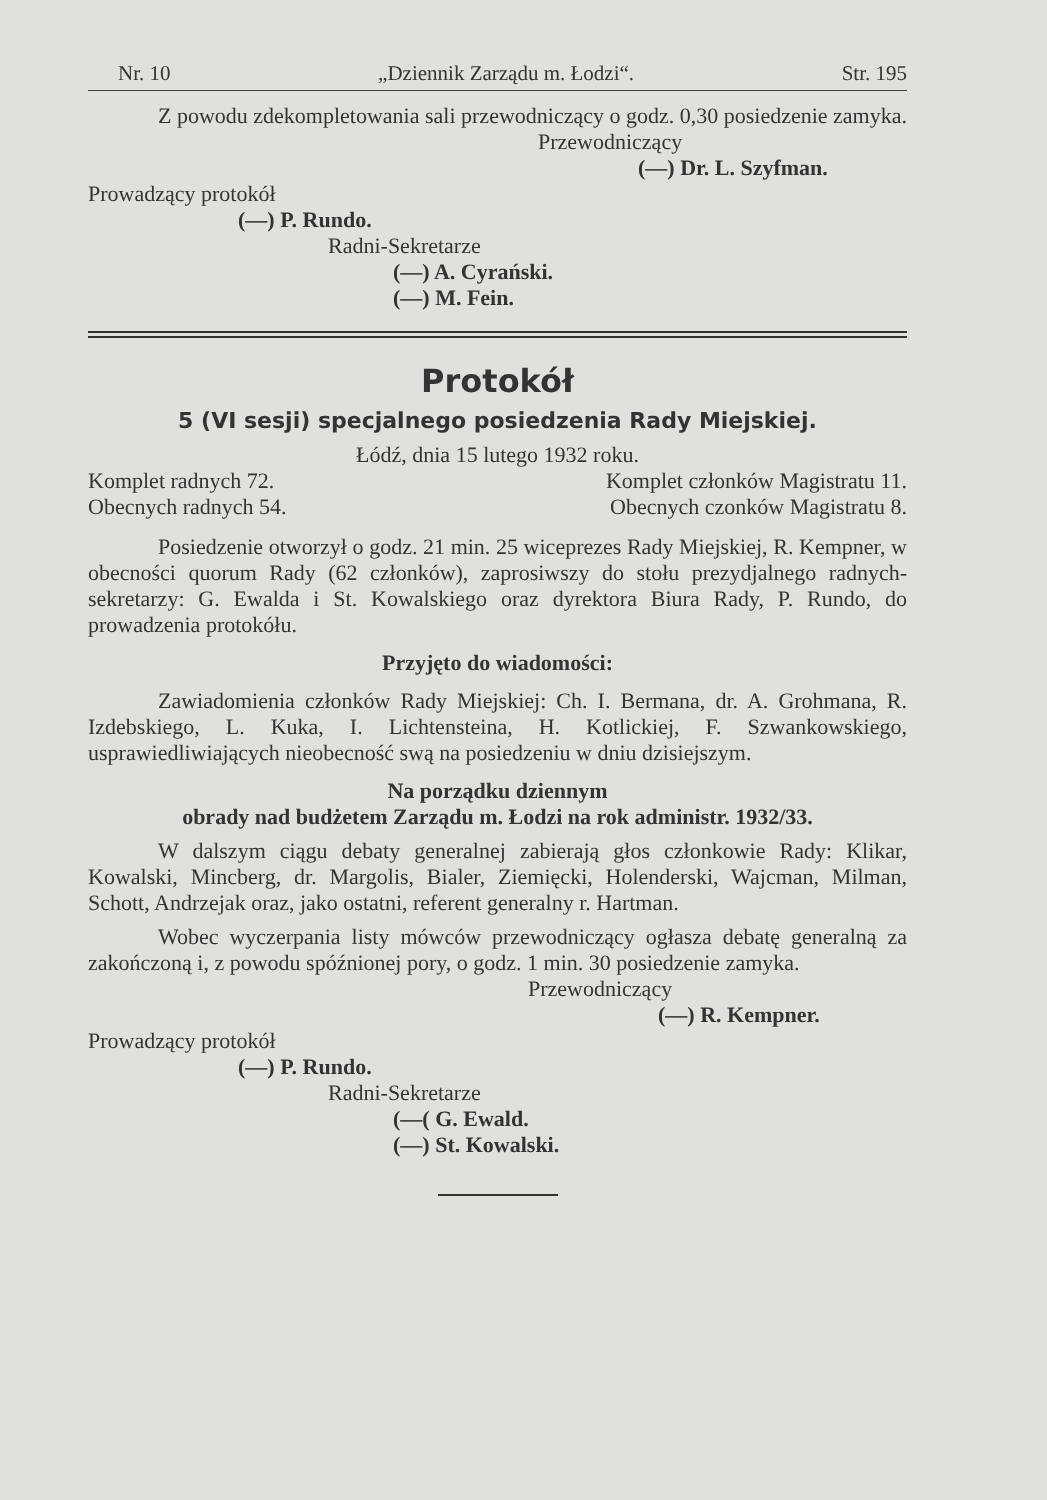Nr. 10 „Dziennik Zarządu m. Łodzi“. Str. 195
Z powodu zdekompletowania sali przewodniczący o godz. 0,30 posiedzenie zamyka.
Przewodniczący
(—) Dr. L. Szyfman.
Prowadzący protokół
(—) P. Rundo.
Radni-Sekretarze
(—) A. Cyrański.
(—) M. Fein.
Protokół
5 (VI sesji) specjalnego posiedzenia Rady Miejskiej.
Łódź, dnia 15 lutego 1932 roku.
Komplet radnych 72. Komplet członków Magistratu 11.
Obecnych radnych 54. Obecnych czonków Magistratu 8.
Posiedzenie otworzył o godz. 21 min. 25 wiceprezes Rady Miejskiej, R. Kempner, w obecności quorum Rady (62 członków), zaprosiwszy do stołu prezydjalnego radnych- sekretarzy: G. Ewalda i St. Kowalskiego oraz dyrektora Biura Rady, P. Rundo, do prowadzenia protokółu.
Przyjęto do wiadomości:
Zawiadomienia członków Rady Miejskiej: Ch. I. Bermana, dr. A. Grohmana, R. Izdebskiego, L. Kuka, I. Lichtensteina, H. Kotlickiej, F. Szwankowskiego, usprawiedliwiających nieobecność swą na posiedzeniu w dniu dzisiejszym.
Na porządku dziennym
obrady nad budżetem Zarządu m. Łodzi na rok administr. 1932/33.
W dalszym ciągu debaty generalnej zabierają głos członkowie Rady: Klikar, Kowalski, Mincberg, dr. Margolis, Bialer, Ziemięcki, Holenderski, Wajcman, Milman, Schott, Andrzejak oraz, jako ostatni, referent generalny r. Hartman.
Wobec wyczerpania listy mówców przewodniczący ogłasza debatę generalną za zakończoną i, z powodu spóźnionej pory, o godz. 1 min. 30 posiedzenie zamyka.
Przewodniczący
(—) R. Kempner.
Prowadzący protokół
(—) P. Rundo.
Radni-Sekretarze
(—( G. Ewald.
(—) St. Kowalski.